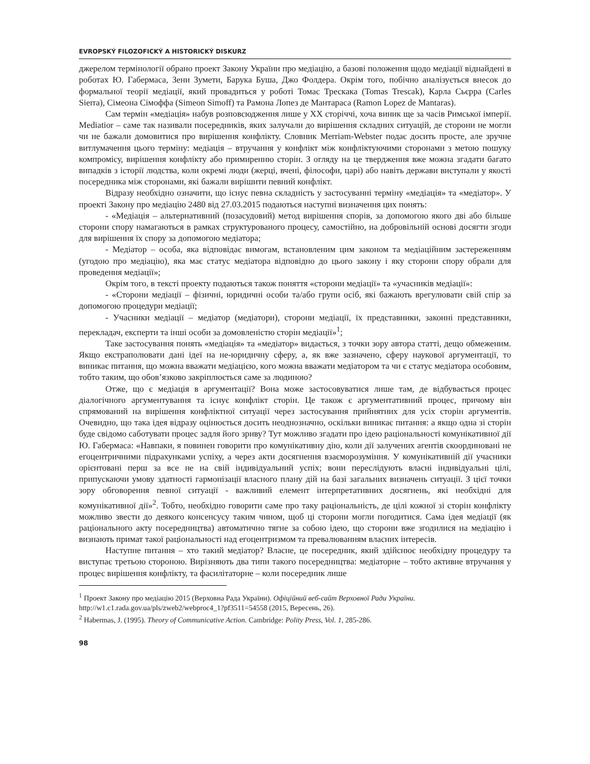EVROPSKÝ FILOZOFICKÝ A HISTORICKÝ DISKURZ
джерелом термінології обрано проект Закону України про медіацію, а базові положення щодо медіації віднайдені в роботах Ю. Габермаса, Зени Зумети, Барука Буша, Джо Фолдера. Окрім того, побічно аналізується внесок до формальної теорії медіації, який провадиться у роботі Томас Трескака (Tomas Trescak), Карла Сьєрра (Carles Sierra), Сімеона Сімоффа (Simeon Simoff) та Рамона Лопез де Мантараса (Ramon Lopez de Mantaras).
Сам термін «медіація» набув розповсюдження лише у ХХ сторіччі, хоча виник ще за часів Римської імперії. Mediatior – саме так називали посередників, яких залучали до вирішення складних ситуацій, де сторони не могли чи не бажали домовитися про вирішення конфлікту. Словник Merriam-Webster подає досить просте, але зручне витлумачення цього терміну: медіація – втручання у конфлікт між конфліктуючими сторонами з метою пошуку компромісу, вирішення конфлікту або примиренню сторін. З огляду на це твердження вже можна згадати багато випадків з історії людства, коли окремі люди (жерці, вчені, філософи, царі) або навіть держави виступали у якості посередника між сторонами, які бажали вирішити певний конфлікт.
Відразу необхідно означити, що існує певна складність у застосуванні терміну «медіація» та «медіатор». У проекті Закону про медіацію 2480 від 27.03.2015 подаються наступні визначення цих понять:
- «Медіація – альтернативний (позасудовий) метод вирішення спорів, за допомогою якого дві або більше сторони спору намагаються в рамках структурованого процесу, самостійно, на добровільній основі досягти згоди для вирішення їх спору за допомогою медіатора;
- Медіатор – особа, яка відповідає вимогам, встановленим цим законом та медіаційним застереженням (угодою про медіацію), яка має статус медіатора відповідно до цього закону і яку сторони спору обрали для проведення медіації»;
Окрім того, в тексті проекту подаються також поняття «сторони медіації» та «учасників медіації»:
- «Сторони медіації – фізичні, юридичні особи та/або групи осіб, які бажають врегулювати свій спір за допомогою процедури медіації;
- Учасники медіації – медіатор (медіатори), сторони медіації, їх представники, законні представники, перекладач, експерти та інші особи за домовленістю сторін медіації»<sup>1</sup>;
Таке застосування понять «медіація» та «медіатор» видається, з точки зору автора статті, дещо обмеженим. Якщо екстраполювати дані ідеї на не-юридичну сферу, а, як вже зазначено, сферу наукової аргументації, то виникає питання, що можна вважати медіацією, кого можна вважати медіатором та чи є статус медіатора особовим, тобто таким, що обов’язково закріплюється саме за людиною?
Отже, що є медіація в аргументації? Вона може застосовуватися лише там, де відбувається процес діалогічного аргументування та існує конфлікт сторін. Це також є аргументативний процес, причому він спрямований на вирішення конфліктної ситуації через застосування прийнятних для усіх сторін аргументів. Очевидно, що така ідея відразу оцінюється досить неоднозначно, оскільки виникає питання: а якщо одна зі сторін буде свідомо саботувати процес задля його зриву? Тут можливо згадати про ідею раціональності комунікативної дії Ю. Габермаса: «Навпаки, я повинен говорити про комунікативну дію, коли дії залучених агентів скоординовані не егоцентричними підрахунками успіху, а через акти досягнення взаєморозуміння. У комунікативній дії учасники орієнтовані перш за все не на свій індивідуальний успіх; вони переслідують власні індивідуальні цілі, припускаючи умову здатності гармонізації власного плану дій на базі загальних визначень ситуації. З цієї точки зору обговорення певної ситуації - важливий елемент інтерпретативних досягнень, які необхідні для комунікативної дії»<sup>2</sup>. Тобто, необхідно говорити саме про таку раціональність, де цілі кожної зі сторін конфлікту можливо звести до деякого консенсусу таким чином, щоб ці сторони могли погодитися. Сама ідея медіації (як раціонального акту посередництва) автоматично тягне за собою ідею, що сторони вже згодилися на медіацію і визнають примат такої раціональності над егоцентризмом та превалюванням власних інтересів.
Наступне питання – хто такий медіатор? Власне, це посередник, який здійснює необхідну процедуру та виступає третьою стороною. Вирізняють два типи такого посередництва: медіаторне – тобто активне втручання у процес вирішення конфлікту, та фасилітаторне – коли посередник лише
<sup>1</sup> Проект Закону про медіацію 2015 (Верховна Рада України). Офіційний веб-сайт Верховної Ради України. http://w1.c1.rada.gov.ua/pls/zweb2/webproc4_1?pf3511=54558 (2015, Вересень, 26).
<sup>2</sup> Habermas, J. (1995). Theory of Communicative Action. Cambridge: Polity Press, Vol. 1, 285-286.
98